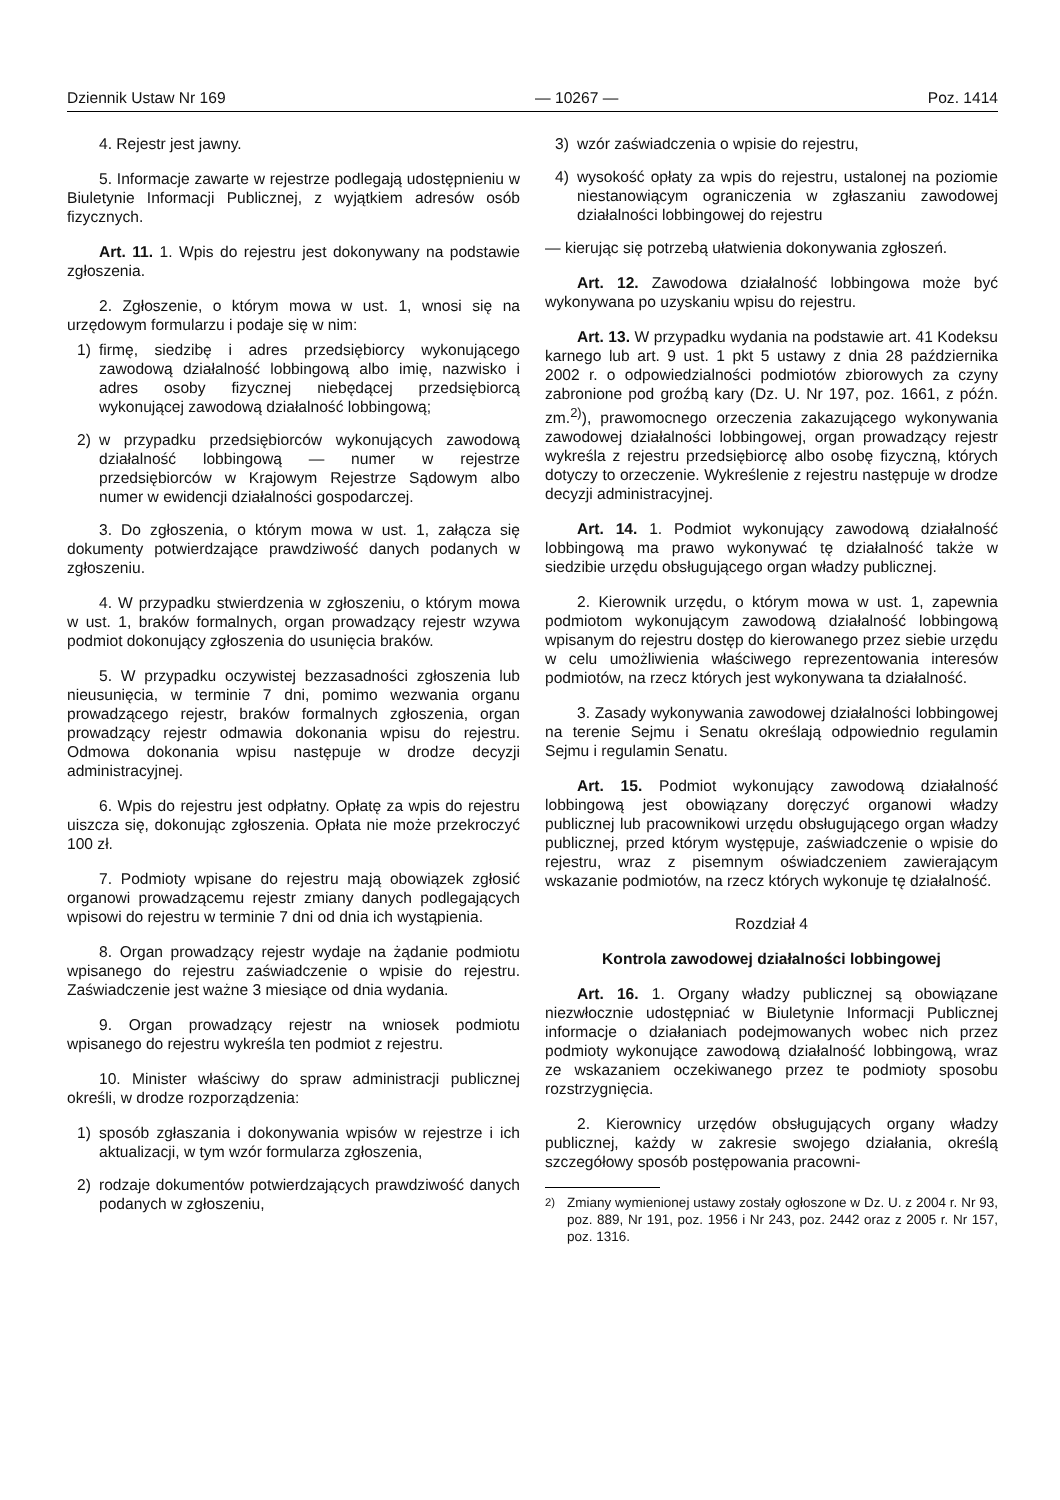Dziennik Ustaw Nr 169 — 10267 — Poz. 1414
4. Rejestr jest jawny.
5. Informacje zawarte w rejestrze podlegają udostępnieniu w Biuletynie Informacji Publicznej, z wyjątkiem adresów osób fizycznych.
Art. 11. 1. Wpis do rejestru jest dokonywany na podstawie zgłoszenia.
2. Zgłoszenie, o którym mowa w ust. 1, wnosi się na urzędowym formularzu i podaje się w nim:
1) firmę, siedzibę i adres przedsiębiorcy wykonującego zawodową działalność lobbingową albo imię, nazwisko i adres osoby fizycznej niebędącej przedsiębiorcą wykonującej zawodową działalność lobbingową;
2) w przypadku przedsiębiorców wykonujących zawodową działalność lobbingową — numer w rejestrze przedsiębiorców w Krajowym Rejestrze Sądowym albo numer w ewidencji działalności gospodarczej.
3. Do zgłoszenia, o którym mowa w ust. 1, załącza się dokumenty potwierdzające prawdziwość danych podanych w zgłoszeniu.
4. W przypadku stwierdzenia w zgłoszeniu, o którym mowa w ust. 1, braków formalnych, organ prowadzący rejestr wzywa podmiot dokonujący zgłoszenia do usunięcia braków.
5. W przypadku oczywistej bezzasadności zgłoszenia lub nieusunięcia, w terminie 7 dni, pomimo wezwania organu prowadzącego rejestr, braków formalnych zgłoszenia, organ prowadzący rejestr odmawia dokonania wpisu do rejestru. Odmowa dokonania wpisu następuje w drodze decyzji administracyjnej.
6. Wpis do rejestru jest odpłatny. Opłatę za wpis do rejestru uiszcza się, dokonując zgłoszenia. Opłata nie może przekroczyć 100 zł.
7. Podmioty wpisane do rejestru mają obowiązek zgłosić organowi prowadzącemu rejestr zmiany danych podlegających wpisowi do rejestru w terminie 7 dni od dnia ich wystąpienia.
8. Organ prowadzący rejestr wydaje na żądanie podmiotu wpisanego do rejestru zaświadczenie o wpisie do rejestru. Zaświadczenie jest ważne 3 miesiące od dnia wydania.
9. Organ prowadzący rejestr na wniosek podmiotu wpisanego do rejestru wykreśla ten podmiot z rejestru.
10. Minister właściwy do spraw administracji publicznej określi, w drodze rozporządzenia:
1) sposób zgłaszania i dokonywania wpisów w rejestrze i ich aktualizacji, w tym wzór formularza zgłoszenia,
2) rodzaje dokumentów potwierdzających prawdziwość danych podanych w zgłoszeniu,
3) wzór zaświadczenia o wpisie do rejestru,
4) wysokość opłaty za wpis do rejestru, ustalonej na poziomie niestanowiącym ograniczenia w zgłaszaniu zawodowej działalności lobbingowej do rejestru
— kierując się potrzebą ułatwienia dokonywania zgłoszeń.
Art. 12. Zawodowa działalność lobbingowa może być wykonywana po uzyskaniu wpisu do rejestru.
Art. 13. W przypadku wydania na podstawie art. 41 Kodeksu karnego lub art. 9 ust. 1 pkt 5 ustawy z dnia 28 października 2002 r. o odpowiedzialności podmiotów zbiorowych za czyny zabronione pod groźbą kary (Dz. U. Nr 197, poz. 1661, z późn. zm.<sup>2)</sup>), prawomocnego orzeczenia zakazującego wykonywania zawodowej działalności lobbingowej, organ prowadzący rejestr wykreśla z rejestru przedsiębiorcę albo osobę fizyczną, których dotyczy to orzeczenie. Wykreślenie z rejestru następuje w drodze decyzji administracyjnej.
Art. 14. 1. Podmiot wykonujący zawodową działalność lobbingową ma prawo wykonywać tę działalność także w siedzibie urzędu obsługującego organ władzy publicznej.
2. Kierownik urzędu, o którym mowa w ust. 1, zapewnia podmiotom wykonującym zawodową działalność lobbingową wpisanym do rejestru dostęp do kierowanego przez siebie urzędu w celu umożliwienia właściwego reprezentowania interesów podmiotów, na rzecz których jest wykonywana ta działalność.
3. Zasady wykonywania zawodowej działalności lobbingowej na terenie Sejmu i Senatu określają odpowiednio regulamin Sejmu i regulamin Senatu.
Art. 15. Podmiot wykonujący zawodową działalność lobbingową jest obowiązany doręczyć organowi władzy publicznej lub pracownikowi urzędu obsługującego organ władzy publicznej, przed którym występuje, zaświadczenie o wpisie do rejestru, wraz z pisemnym oświadczeniem zawierającym wskazanie podmiotów, na rzecz których wykonuje tę działalność.
Rozdział 4
Kontrola zawodowej działalności lobbingowej
Art. 16. 1. Organy władzy publicznej są obowiązane niezwłocznie udostępniać w Biuletynie Informacji Publicznej informacje o działaniach podejmowanych wobec nich przez podmioty wykonujące zawodową działalność lobbingową, wraz ze wskazaniem oczekiwanego przez te podmioty sposobu rozstrzygnięcia.
2. Kierownicy urzędów obsługujących organy władzy publicznej, każdy w zakresie swojego działania, określą szczegółowy sposób postępowania pracowni-
<sup>2)</sup> Zmiany wymienionej ustawy zostały ogłoszone w Dz. U. z 2004 r. Nr 93, poz. 889, Nr 191, poz. 1956 i Nr 243, poz. 2442 oraz z 2005 r. Nr 157, poz. 1316.